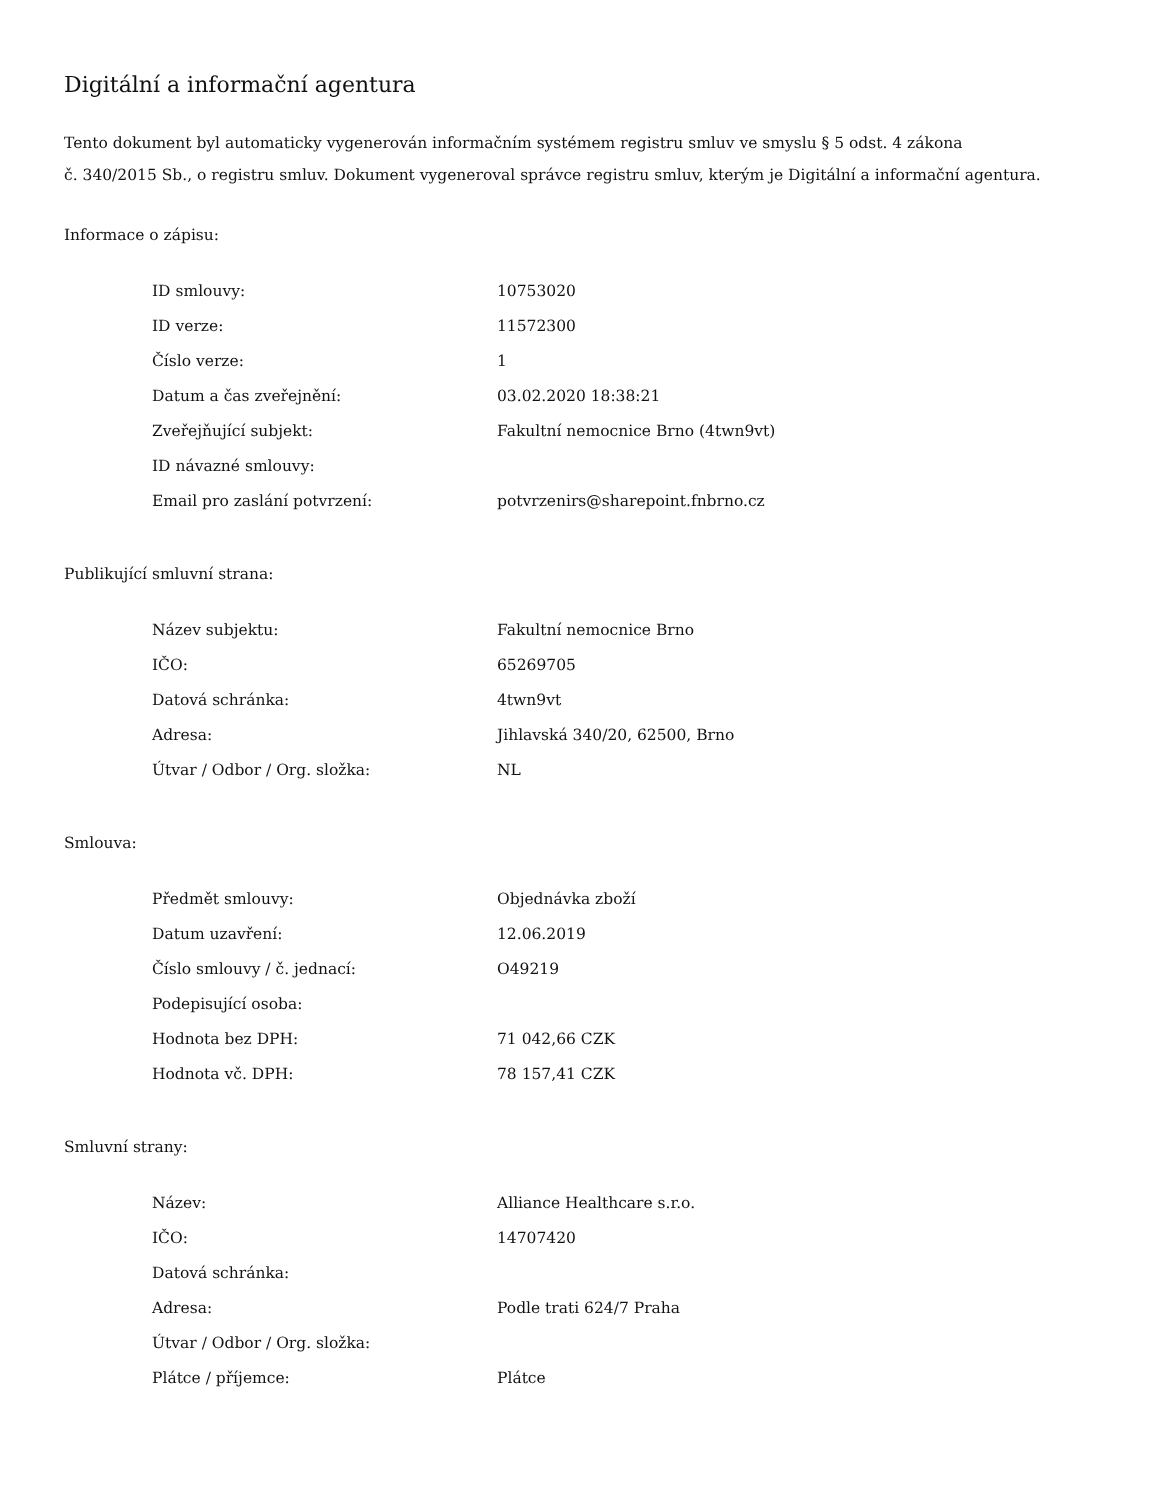Digitální a informační agentura
Tento dokument byl automaticky vygenerován informačním systémem registru smluv ve smyslu § 5 odst. 4 zákona
č. 340/2015 Sb., o registru smluv. Dokument vygeneroval správce registru smluv, kterým je Digitální a informační agentura.
Informace o zápisu:
| ID smlouvy: | 10753020 |
| ID verze: | 11572300 |
| Číslo verze: | 1 |
| Datum a čas zveřejnění: | 03.02.2020 18:38:21 |
| Zveřejňující subjekt: | Fakultní nemocnice Brno (4twn9vt) |
| ID návazné smlouvy: | |
| Email pro zaslání potvrzení: | potvrzenirs@sharepoint.fnbrno.cz |
Publikující smluvní strana:
| Název subjektu: | Fakultní nemocnice Brno |
| IČO: | 65269705 |
| Datová schránka: | 4twn9vt |
| Adresa: | Jihlavská 340/20, 62500, Brno |
| Útvar / Odbor / Org. složka: | NL |
Smlouva:
| Předmět smlouvy: | Objednávka zboží |
| Datum uzavření: | 12.06.2019 |
| Číslo smlouvy / č. jednací: | O49219 |
| Podepisující osoba: | |
| Hodnota bez DPH: | 71 042,66 CZK |
| Hodnota vč. DPH: | 78 157,41 CZK |
Smluvní strany:
| Název: | Alliance Healthcare s.r.o. |
| IČO: | 14707420 |
| Datová schránka: | |
| Adresa: | Podle trati 624/7 Praha |
| Útvar / Odbor / Org. složka: | |
| Plátce / příjemce: | Plátce |